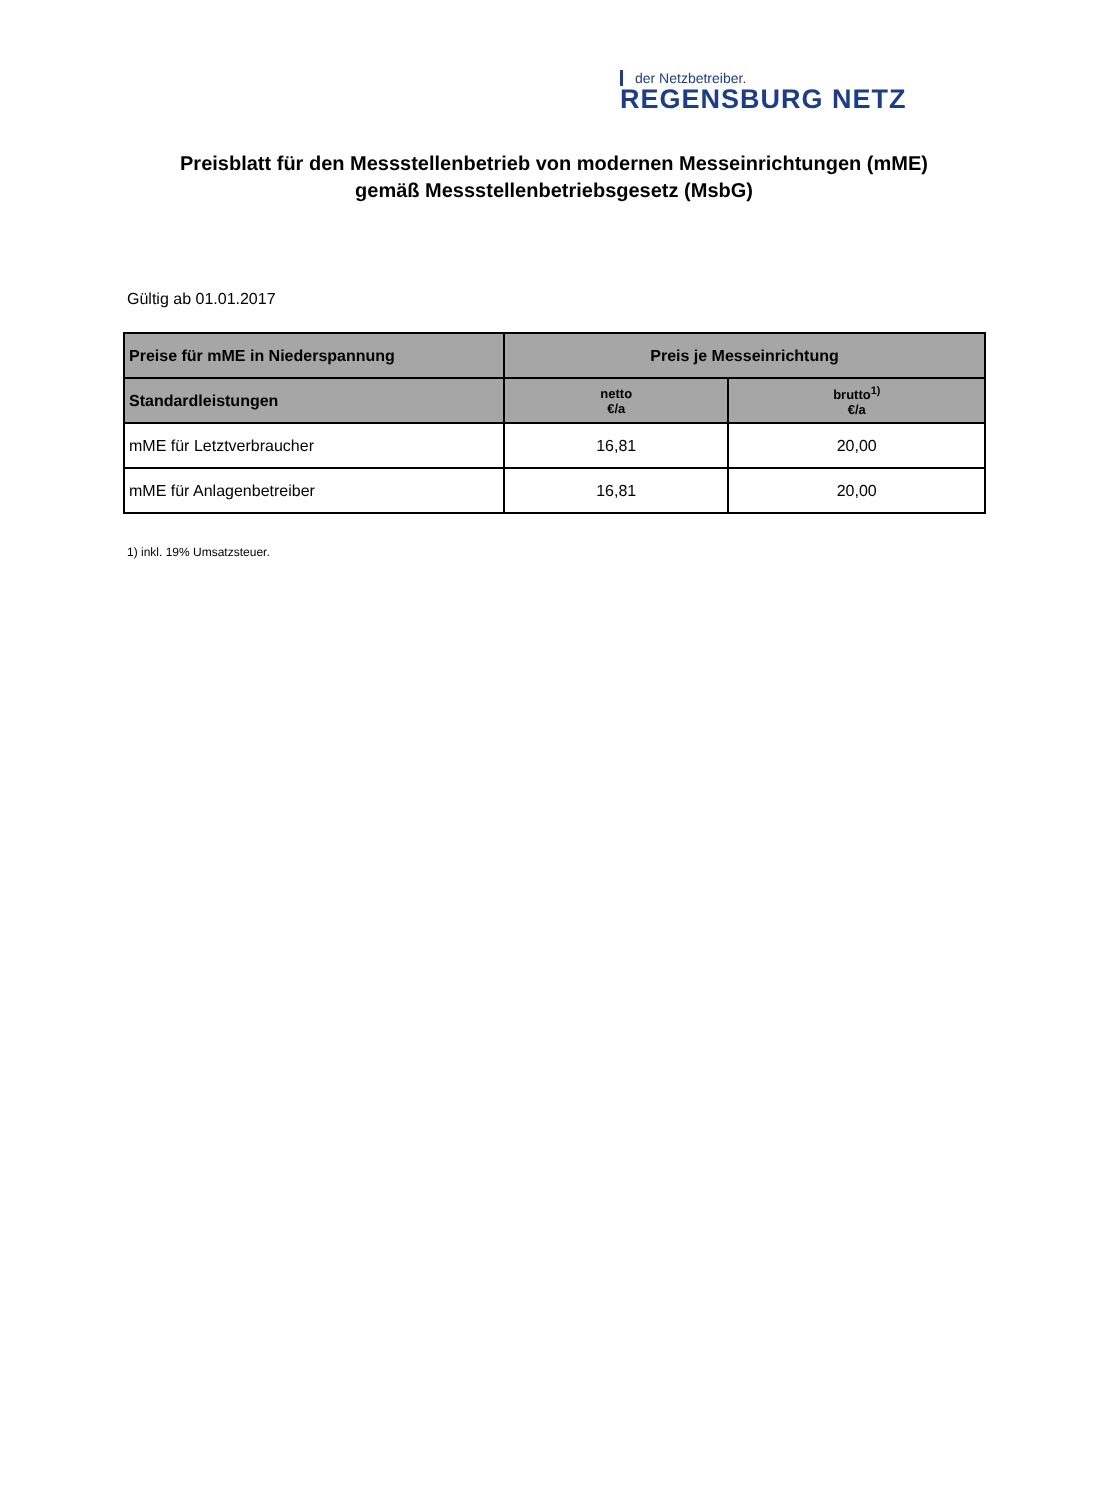der Netzbetreiber.
REGENSBURG NETZ
Preisblatt für den Messstellenbetrieb von modernen Messeinrichtungen (mME)
gemäß Messstellenbetriebsgesetz (MsbG)
Gültig ab 01.01.2017
| Preise für mME in Niederspannung | Preis je Messeinrichtung | |
| --- | --- | --- |
| Standardleistungen | netto €/a | brutto<sup>1)</sup> €/a |
| mME für Letztverbraucher | 16,81 | 20,00 |
| mME für Anlagenbetreiber | 16,81 | 20,00 |
1) inkl. 19% Umsatzsteuer.